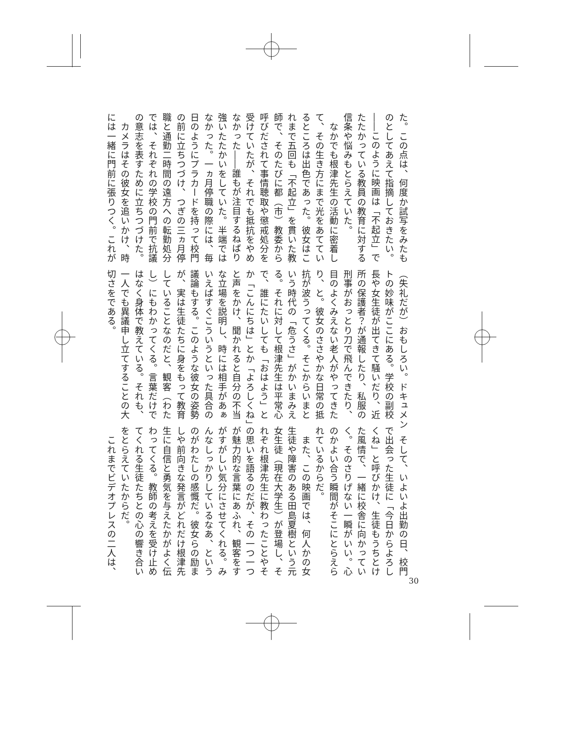た。この点は、何度か試写をみたも
のとしてあえて指摘しておきたい。
――このように映画は「不起立」で
たたかっている教員の教育に対する
信条や悩みもとらえていた。
　なかでも根津先生の活動に密着し
て、その生き方にまで光をあててい
るところは出色であった。彼女はこ
れまで五回も「不起立」を貫いた教
師で、そのたびに都（市）教委から
呼びだされて事情聴取や懲戒処分を
受けていたが、それでも抵抗をやめ
なかった――誰もが注目するねばり
強いたたかいをしていた。半端では
なかった。一ヵ月停職の際には、毎
日のようにプラカードを持って校門
の前に立ちつづけ、つぎの三ヵ月停
職と通勤二時間の遠方への転勤処分
では、それぞれの学校の門前で抗議
の意志を表すために立ちつづけた。
　カメラはその彼女を追いかけ、時
には一緒に門前に張りつく。これが
（失礼だが）おもしろい。ドキュメン
トの妙味がここにある。学校の副校
長や女生徒が出てきて騒いだり、近
所の保護者？が通報したり、私服の
刑事がおっとり刀で飛んできたり、
目のよくみえない老人がやってきた
り、と。彼女のささやかな日常の抵
抗が波うってくる。そこからいまと
いう時代の「危うさ」がかいまみえ
る。それに対して根津先生は平常心
で、誰にたいしても「おはよう」と
か「こんにちは」とか「よろしくね」
と声をかけ、聞かれると自分の不当
な立場を説明し、時には相手があぁ
いえばすぐこういうといった具合の
議論もする。このような彼女の姿勢
が、実は生徒たちに身をもって教育
していることなのだと、観客（わた
し）にもわかってくる。言葉だけで
はなく身体で教えている。それも、
一人でも異議申し立てすることの大
切さをである。
　そして、いよいよ出勤の日、校門
で出会った生徒に「今日からよろし
くね」と呼びかけ、生徒もうちとけ
た風情で、一緒に校舎に向かってい
く。そのさりげない一瞬がいい。心
のかよい合う瞬間がそこにとらえら
れているからだ。
　また、この映画では、何人かの女
生徒や障害のある田島夏樹という元
女生徒（現在大学生）が登場し、そ
れぞれ根津先生に教わったことやそ
の思いを語るのだが、その一つ一つ
が魅力的な言葉にあふれ、観客をす
がすがしい気分にさせてくれる。み
んなしっかりしているなあ、という
のがわたしの感慨だ。彼女らの励ま
しや前向きな発言がどれだけ根津先
生に自信と勇気を与えたかがよく伝
わってくる。教師の考えを受け止め
てくれる生徒たちとの心の響き合い
をとらえていたからだ。
　これまでビデオプレスの二人は、
30